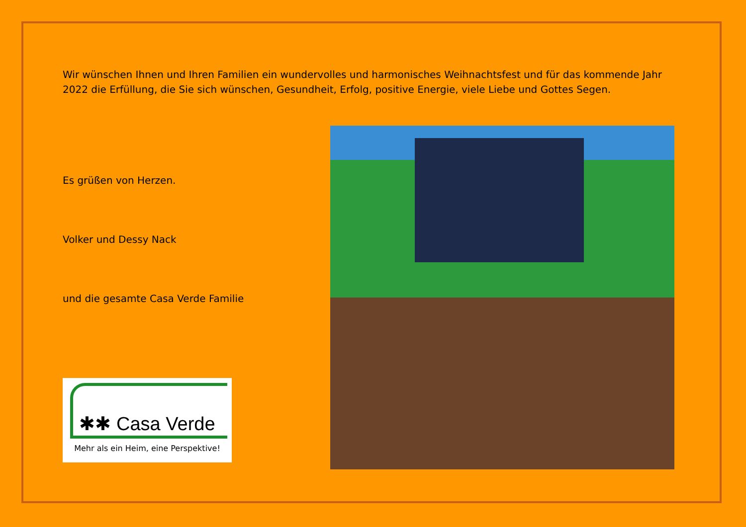Wir wünschen Ihnen und Ihren Familien ein wundervolles und harmonisches Weihnachtsfest und für das kommende Jahr 2022 die Erfüllung, die Sie sich wünschen, Gesundheit, Erfolg, positive Energie, viele Liebe und Gottes Segen.
Es grüßen von Herzen.
Volker und Dessy Nack
und die gesamte Casa Verde Familie
✱✱ Casa Verde
Mehr als ein Heim, eine Perspektive!